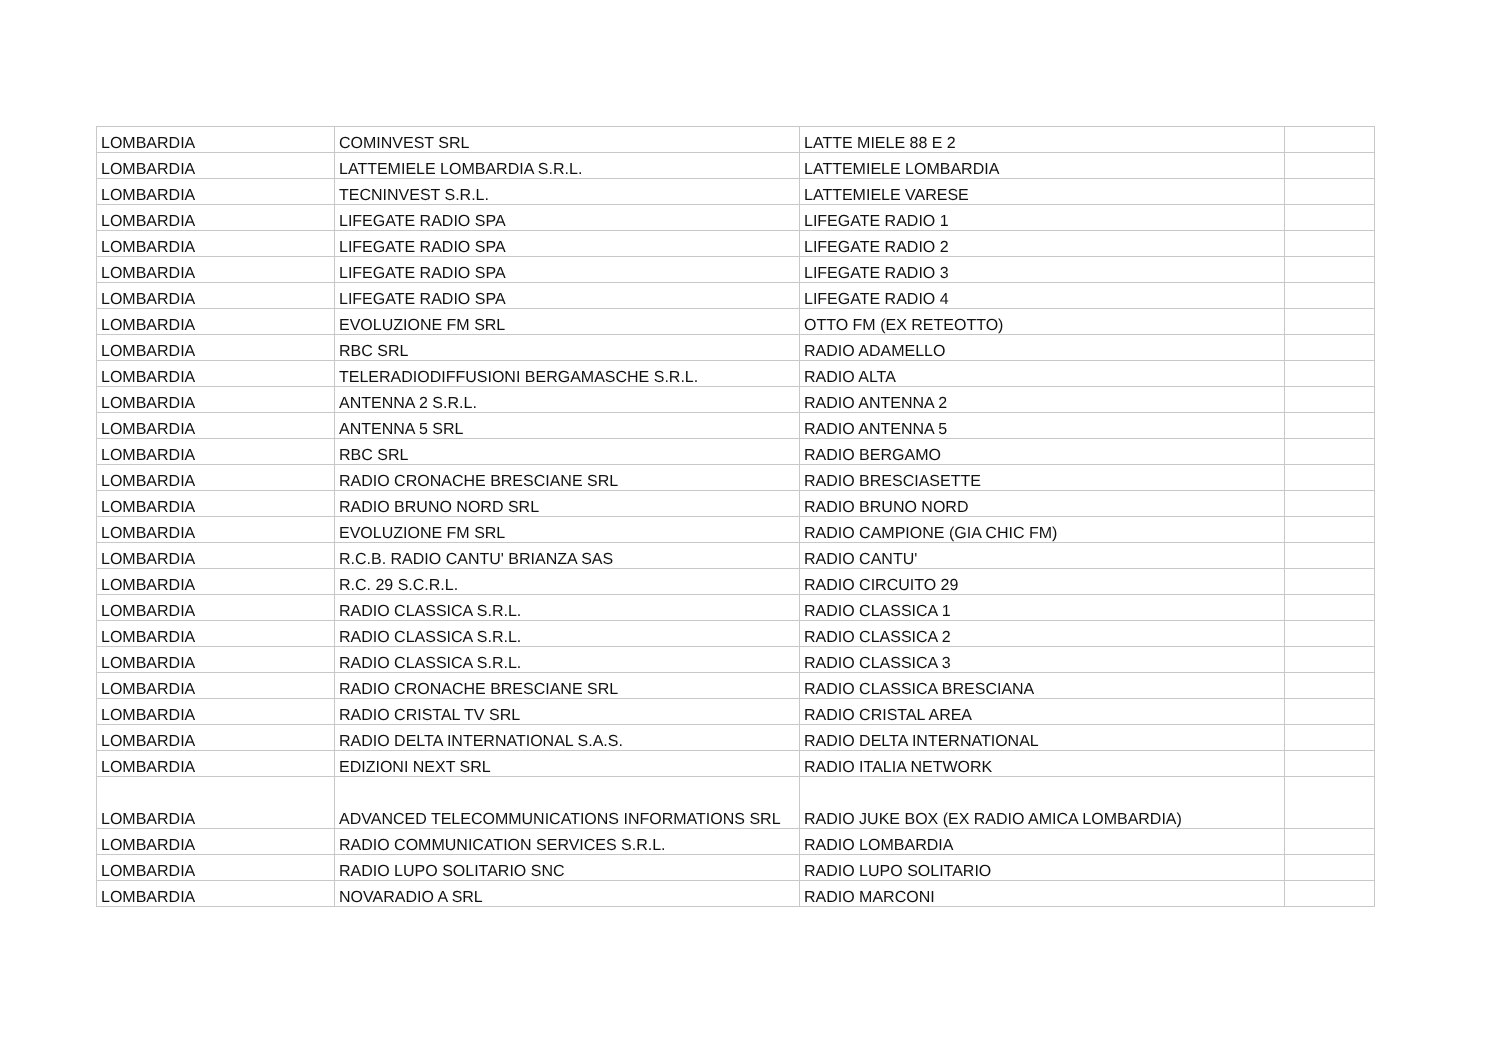| LOMBARDIA | COMINVEST SRL | LATTE MIELE 88 E 2 | |
| LOMBARDIA | LATTEMIELE LOMBARDIA S.R.L. | LATTEMIELE LOMBARDIA | |
| LOMBARDIA | TECNINVEST S.R.L. | LATTEMIELE VARESE | |
| LOMBARDIA | LIFEGATE RADIO SPA | LIFEGATE RADIO 1 | |
| LOMBARDIA | LIFEGATE RADIO SPA | LIFEGATE RADIO 2 | |
| LOMBARDIA | LIFEGATE RADIO SPA | LIFEGATE RADIO 3 | |
| LOMBARDIA | LIFEGATE RADIO SPA | LIFEGATE RADIO 4 | |
| LOMBARDIA | EVOLUZIONE FM SRL | OTTO FM (EX RETEOTTO) | |
| LOMBARDIA | RBC SRL | RADIO ADAMELLO | |
| LOMBARDIA | TELERADIODIFFUSIONI BERGAMASCHE S.R.L. | RADIO ALTA | |
| LOMBARDIA | ANTENNA 2 S.R.L. | RADIO ANTENNA 2 | |
| LOMBARDIA | ANTENNA 5 SRL | RADIO ANTENNA 5 | |
| LOMBARDIA | RBC SRL | RADIO BERGAMO | |
| LOMBARDIA | RADIO CRONACHE BRESCIANE SRL | RADIO BRESCIASETTE | |
| LOMBARDIA | RADIO BRUNO NORD SRL | RADIO BRUNO NORD | |
| LOMBARDIA | EVOLUZIONE FM SRL | RADIO CAMPIONE (GIA CHIC FM) | |
| LOMBARDIA | R.C.B. RADIO CANTU' BRIANZA SAS | RADIO CANTU' | |
| LOMBARDIA | R.C. 29 S.C.R.L. | RADIO CIRCUITO 29 | |
| LOMBARDIA | RADIO CLASSICA S.R.L. | RADIO CLASSICA 1 | |
| LOMBARDIA | RADIO CLASSICA S.R.L. | RADIO CLASSICA 2 | |
| LOMBARDIA | RADIO CLASSICA S.R.L. | RADIO CLASSICA 3 | |
| LOMBARDIA | RADIO CRONACHE BRESCIANE SRL | RADIO CLASSICA BRESCIANA | |
| LOMBARDIA | RADIO CRISTAL TV SRL | RADIO CRISTAL AREA | |
| LOMBARDIA | RADIO DELTA INTERNATIONAL S.A.S. | RADIO DELTA INTERNATIONAL | |
| LOMBARDIA | EDIZIONI NEXT SRL | RADIO ITALIA NETWORK | |
| LOMBARDIA | ADVANCED TELECOMMUNICATIONS INFORMATIONS SRL | RADIO JUKE BOX (EX RADIO AMICA LOMBARDIA) | |
| LOMBARDIA | RADIO COMMUNICATION SERVICES S.R.L. | RADIO LOMBARDIA | |
| LOMBARDIA | RADIO LUPO SOLITARIO SNC | RADIO LUPO SOLITARIO | |
| LOMBARDIA | NOVARADIO A SRL | RADIO MARCONI | |